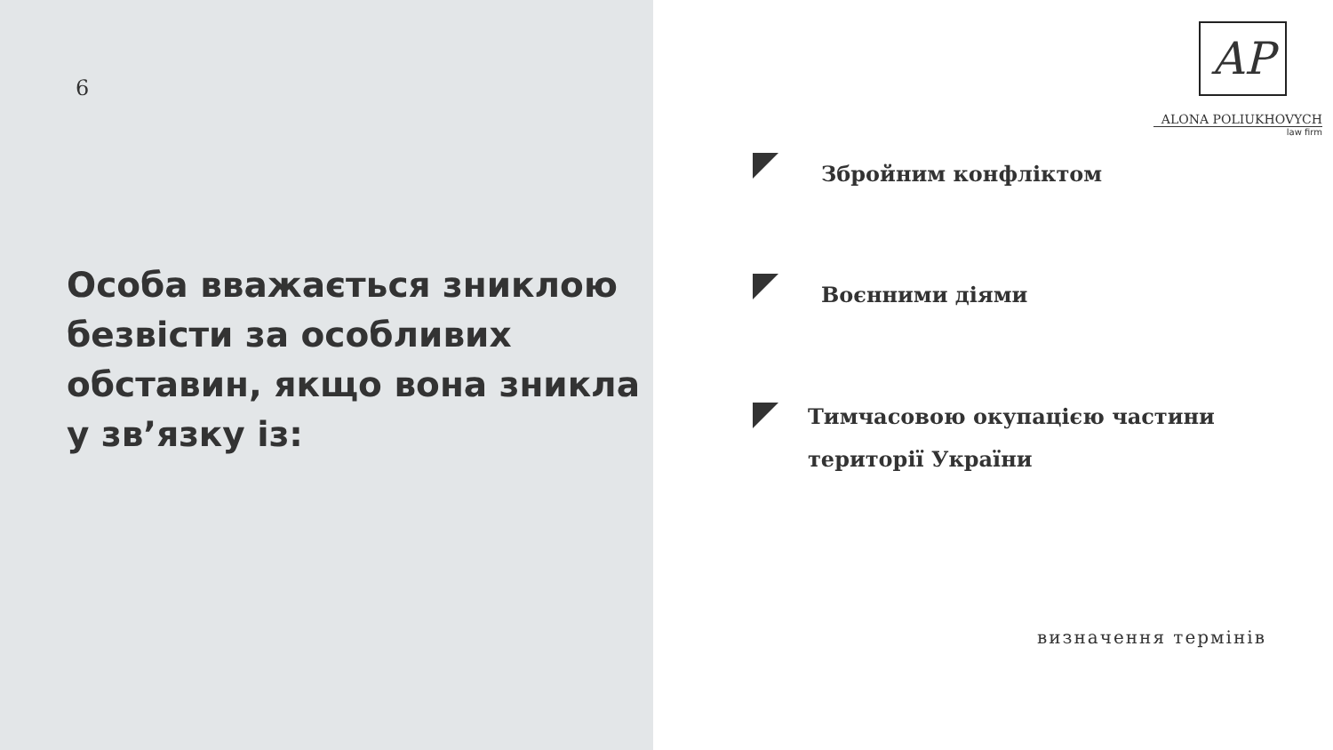6
Особа вважається зниклою безвісти за особливих обставин, якщо вона зникла у зв’язку із:
AP
ALONA POLIUKHOVYCH
law firm
Збройним конфліктом
Воєнними діями
Тимчасовою окупацією частини
території України
визначення термінів